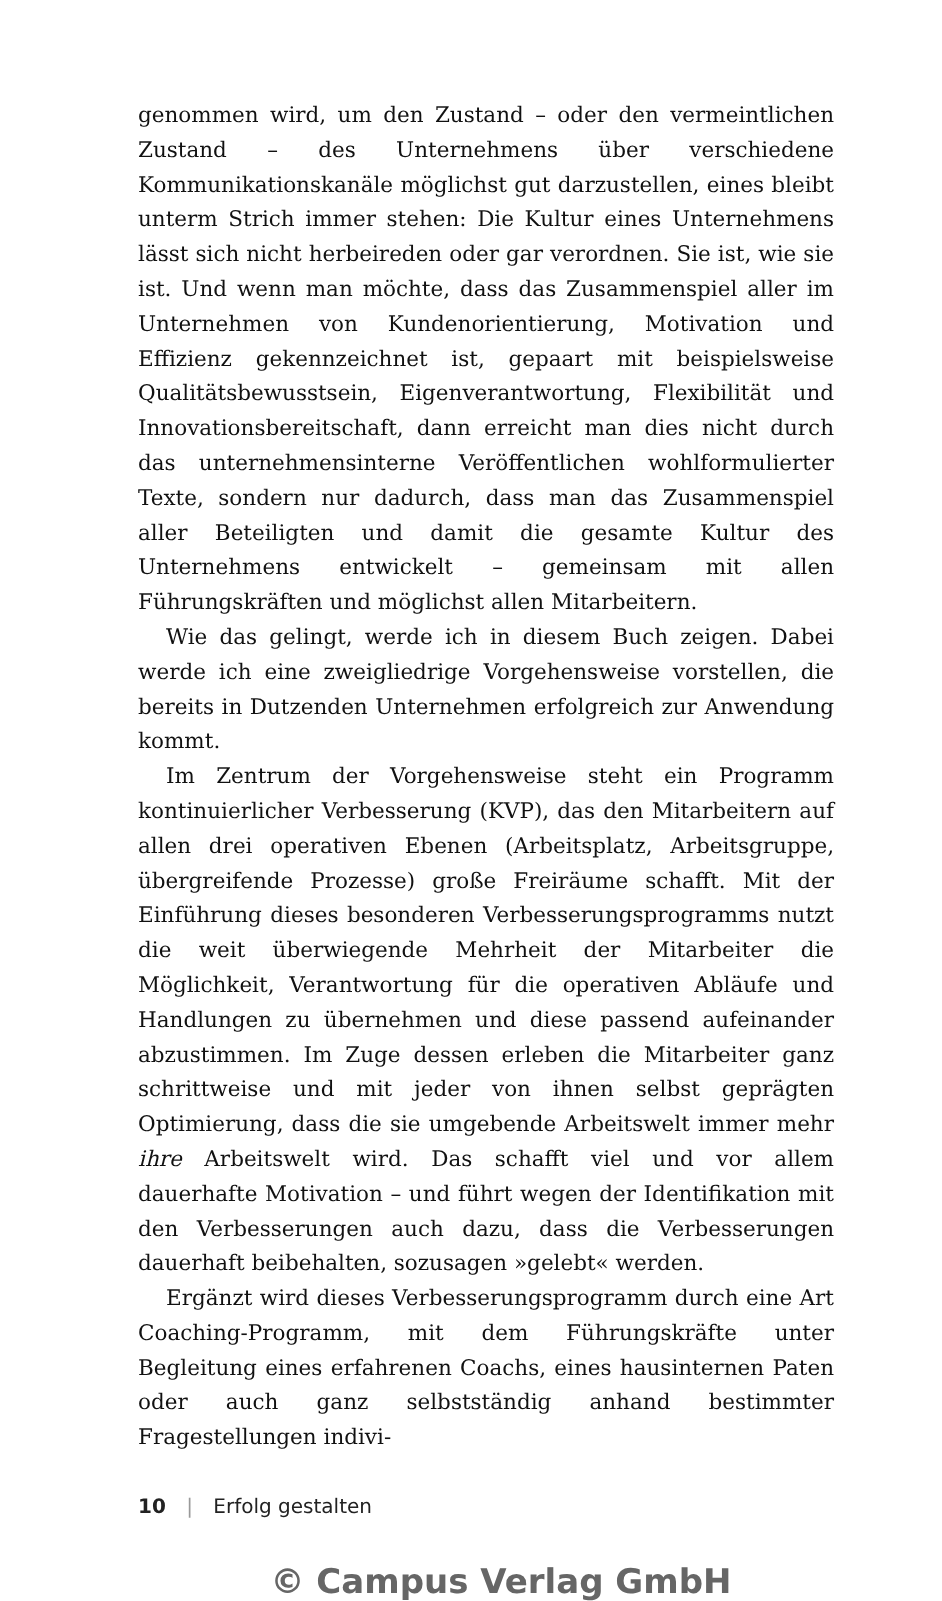genommen wird, um den Zustand – oder den vermeintlichen Zustand – des Unternehmens über verschiedene Kommunikationskanäle möglichst gut darzustellen, eines bleibt unterm Strich immer stehen: Die Kultur eines Unternehmens lässt sich nicht herbeireden oder gar verordnen. Sie ist, wie sie ist. Und wenn man möchte, dass das Zusammenspiel aller im Unternehmen von Kundenorientierung, Motivation und Effizienz gekennzeichnet ist, gepaart mit beispielsweise Qualitätsbewusstsein, Eigenverantwortung, Flexibilität und Innovationsbereitschaft, dann erreicht man dies nicht durch das unternehmensinterne Veröffentlichen wohlformulierter Texte, sondern nur dadurch, dass man das Zusammenspiel aller Beteiligten und damit die gesamte Kultur des Unternehmens entwickelt – gemeinsam mit allen Führungskräften und möglichst allen Mitarbeitern.
Wie das gelingt, werde ich in diesem Buch zeigen. Dabei werde ich eine zweigliedrige Vorgehensweise vorstellen, die bereits in Dutzenden Unternehmen erfolgreich zur Anwendung kommt.
Im Zentrum der Vorgehensweise steht ein Programm kontinuierlicher Verbesserung (KVP), das den Mitarbeitern auf allen drei operativen Ebenen (Arbeitsplatz, Arbeitsgruppe, übergreifende Prozesse) große Freiräume schafft. Mit der Einführung dieses besonderen Verbesserungsprogramms nutzt die weit überwiegende Mehrheit der Mitarbeiter die Möglichkeit, Verantwortung für die operativen Abläufe und Handlungen zu übernehmen und diese passend aufeinander abzustimmen. Im Zuge dessen erleben die Mitarbeiter ganz schrittweise und mit jeder von ihnen selbst geprägten Optimierung, dass die sie umgebende Arbeitswelt immer mehr ihre Arbeitswelt wird. Das schafft viel und vor allem dauerhafte Motivation – und führt wegen der Identifikation mit den Verbesserungen auch dazu, dass die Verbesserungen dauerhaft beibehalten, sozusagen »gelebt« werden.
Ergänzt wird dieses Verbesserungsprogramm durch eine Art Coaching-Programm, mit dem Führungskräfte unter Begleitung eines erfahrenen Coachs, eines hausinternen Paten oder auch ganz selbstständig anhand bestimmter Fragestellungen indivi-
10 | Erfolg gestalten
© Campus Verlag GmbH